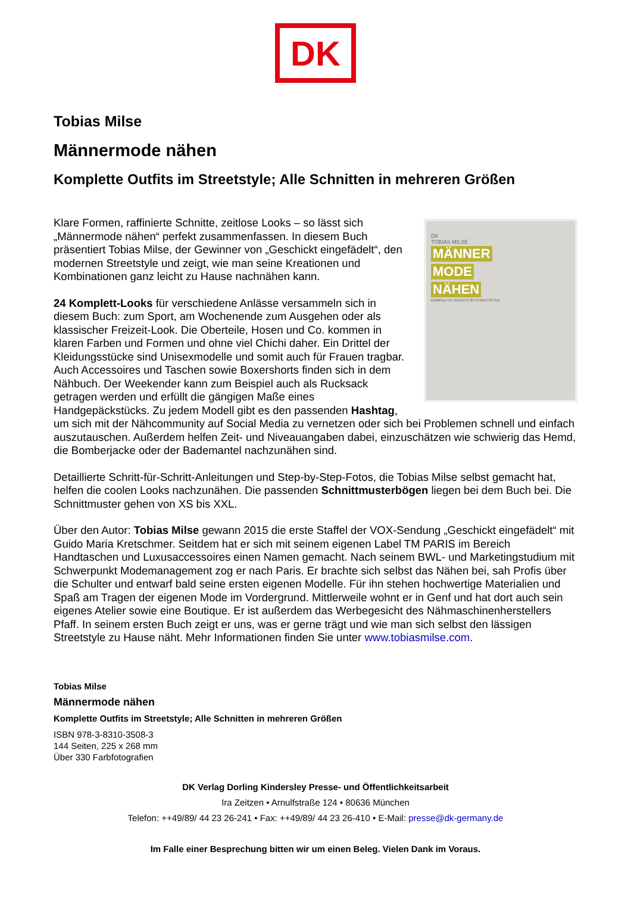DK
Tobias Milse
Männermode nähen
Komplette Outfits im Streetstyle; Alle Schnitten in mehreren Größen
DK
TOBIAS MILSE
MÄNNER
MODE
NÄHEN
KOMPLETTE OUTFITS IM STREETSTYLE
Klare Formen, raffinierte Schnitte, zeitlose Looks – so lässt sich „Männermode nähen“ perfekt zusammenfassen. In diesem Buch präsentiert Tobias Milse, der Gewinner von „Geschickt eingefädelt“, den modernen Streetstyle und zeigt, wie man seine Kreationen und Kombinationen ganz leicht zu Hause nachnähen kann.
24 Komplett-Looks für verschiedene Anlässe versammeln sich in diesem Buch: zum Sport, am Wochenende zum Ausgehen oder als klassischer Freizeit-Look. Die Oberteile, Hosen und Co. kommen in klaren Farben und Formen und ohne viel Chichi daher. Ein Drittel der Kleidungsstücke sind Unisexmodelle und somit auch für Frauen tragbar. Auch Accessoires und Taschen sowie Boxershorts finden sich in dem Nähbuch. Der Weekender kann zum Beispiel auch als Rucksack getragen werden und erfüllt die gängigen Maße eines Handgepäckstücks. Zu jedem Modell gibt es den passenden Hashtag, um sich mit der Nähcommunity auf Social Media zu vernetzen oder sich bei Problemen schnell und einfach auszutauschen. Außerdem helfen Zeit- und Niveauangaben dabei, einzuschätzen wie schwierig das Hemd, die Bomberjacke oder der Bademantel nachzunähen sind.
Detaillierte Schritt-für-Schritt-Anleitungen und Step-by-Step-Fotos, die Tobias Milse selbst gemacht hat, helfen die coolen Looks nachzunähen. Die passenden Schnittmusterbögen liegen bei dem Buch bei. Die Schnittmuster gehen von XS bis XXL.
Über den Autor: Tobias Milse gewann 2015 die erste Staffel der VOX-Sendung „Geschickt eingefädelt“ mit Guido Maria Kretschmer. Seitdem hat er sich mit seinem eigenen Label TM PARIS im Bereich Handtaschen und Luxusaccessoires einen Namen gemacht. Nach seinem BWL- und Marketingstudium mit Schwerpunkt Modemanagement zog er nach Paris. Er brachte sich selbst das Nähen bei, sah Profis über die Schulter und entwarf bald seine ersten eigenen Modelle. Für ihn stehen hochwertige Materialien und Spaß am Tragen der eigenen Mode im Vordergrund. Mittlerweile wohnt er in Genf und hat dort auch sein eigenes Atelier sowie eine Boutique. Er ist außerdem das Werbegesicht des Nähmaschinenherstellers Pfaff. In seinem ersten Buch zeigt er uns, was er gerne trägt und wie man sich selbst den lässigen Streetstyle zu Hause näht. Mehr Informationen finden Sie unter www.tobiasmilse.com.
Tobias Milse
Männermode nähen
Komplette Outfits im Streetstyle; Alle Schnitten in mehreren Größen
ISBN 978-3-8310-3508-3
144 Seiten, 225 x 268 mm
Über 330 Farbfotografien
DK Verlag Dorling Kindersley Presse- und Öffentlichkeitsarbeit
Ira Zeitzen • Arnulfstraße 124 • 80636 München
Telefon: ++49/89/ 44 23 26-241 • Fax: ++49/89/ 44 23 26-410 • E-Mail: presse@dk-germany.de
Im Falle einer Besprechung bitten wir um einen Beleg. Vielen Dank im Voraus.